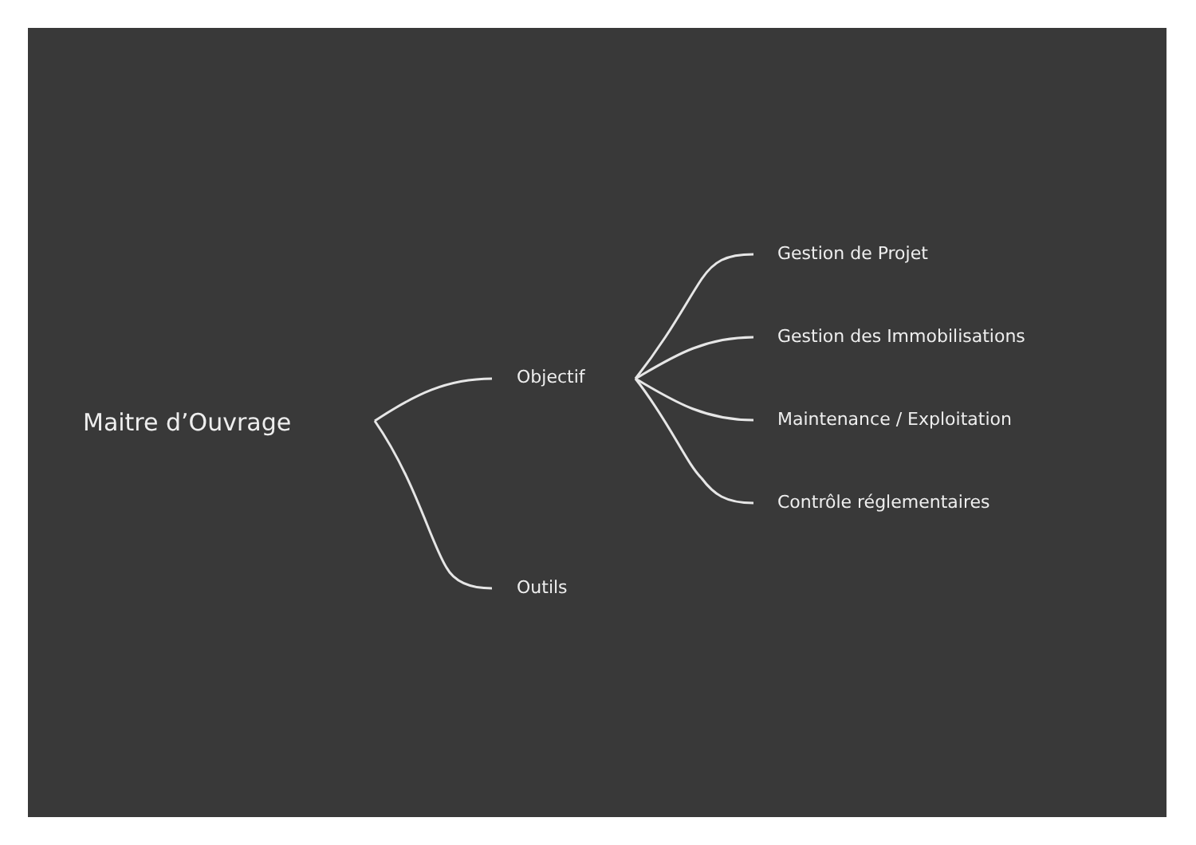Maitre d’Ouvrage
Objectif
Outils
Gestion de Projet
Gestion des Immobilisations
Maintenance / Exploitation
Contrôle réglementaires